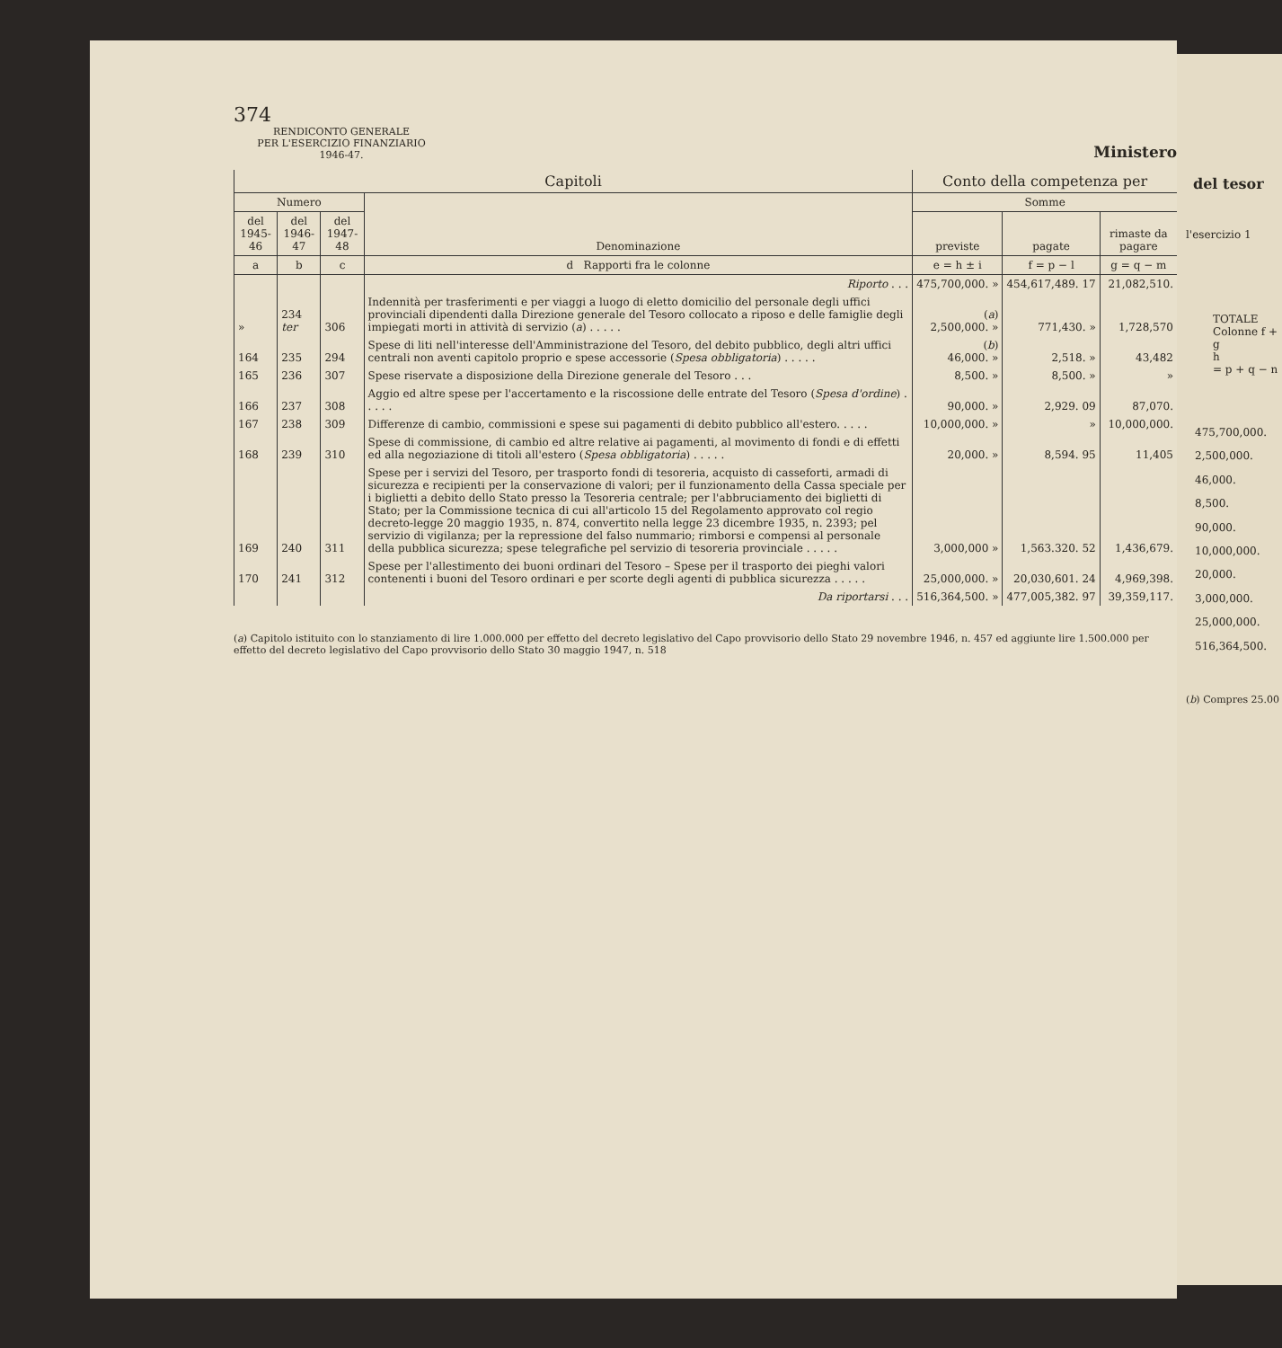374
RENDICONTO GENERALE
PER L'ESERCIZIO FINANZIARIO
1946-47.
Ministero
| Capitoli | | | | Conto della competenza per | | |
| --- | --- | --- | --- | --- | --- | --- |
| Numero | | | Denominazione | Somme | | |
| del 1945-46 | del 1946-47 | del 1947-48 | | previste | pagate | rimaste da pagare |
| a | b | c | d Rapporti fra le colonne | e = h ± i | f = p − l | g = q − m |
| | | | Riporto . . . | 475,700,000. » | 454,617,489. 17 | 21,082,510. |
| » | 234 ter | 306 | Indennità per trasferimenti e per viaggi a luogo di eletto domicilio del personale degli uffici provinciali dipendenti dalla Direzione generale del Tesoro collocato a riposo e delle famiglie degli impiegati morti in attività di servizio ( a ) . . . . . | ( a ) 2,500,000. » | 771,430. » | 1,728,570 |
| 164 | 235 | 294 | Spese di liti nell'interesse dell'Amministrazione del Tesoro, del debito pubblico, degli altri uffici centrali non aventi capitolo proprio e spese accessorie ( Spesa obbligatoria ) . . . . . | ( b ) 46,000. » | 2,518. » | 43,482 |
| 165 | 236 | 307 | Spese riservate a disposizione della Direzione generale del Tesoro . . . | 8,500. » | 8,500. » | » |
| 166 | 237 | 308 | Aggio ed altre spese per l'accertamento e la riscossione delle entrate del Tesoro ( Spesa d'ordine ) . . . . . | 90,000. » | 2,929. 09 | 87,070. |
| 167 | 238 | 309 | Differenze di cambio, commissioni e spese sui pagamenti di debito pubblico all'estero. . . . . | 10,000,000. » | » | 10,000,000. |
| 168 | 239 | 310 | Spese di commissione, di cambio ed altre relative ai pagamenti, al movimento di fondi e di effetti ed alla negoziazione di titoli all'estero ( Spesa obbligatoria ) . . . . . | 20,000. » | 8,594. 95 | 11,405 |
| 169 | 240 | 311 | Spese per i servizi del Tesoro, per trasporto fondi di tesoreria, acquisto di casseforti, armadi di sicurezza e recipienti per la conservazione di valori; per il funzionamento della Cassa speciale per i biglietti a debito dello Stato presso la Tesoreria centrale; per l'abbruciamento dei biglietti di Stato; per la Commissione tecnica di cui all'articolo 15 del Regolamento approvato col regio decreto-legge 20 maggio 1935, n. 874, convertito nella legge 23 dicembre 1935, n. 2393; pel servizio di vigilanza; per la repressione del falso nummario; rimborsi e compensi al personale della pubblica sicurezza; spese telegrafiche pel servizio di tesoreria provinciale . . . . . | 3,000,000 » | 1,563.320. 52 | 1,436,679. |
| 170 | 241 | 312 | Spese per l'allestimento dei buoni ordinari del Tesoro – Spese per il trasporto dei pieghi valori contenenti i buoni del Tesoro ordinari e per scorte degli agenti di pubblica sicurezza . . . . . | 25,000,000. » | 20,030,601. 24 | 4,969,398. |
| | | | Da riportarsi . . . | 516,364,500. » | 477,005,382. 97 | 39,359,117. |
(a) Capitolo istituito con lo stanziamento di lire 1.000.000 per effetto del decreto legislativo del Capo provvisorio dello Stato 29 novembre 1946, n. 457 ed aggiunte lire 1.500.000 per effetto del decreto legislativo del Capo provvisorio dello Stato 30 maggio 1947, n. 518
del tesor
l'esercizio 1
TOTALE
Colonne f + g
h
= p + q − n
475,700,000.
2,500,000.
46,000.
8,500.
90,000.
10,000,000.
20,000.
3,000,000.
25,000,000.
516,364,500.
(b) Compres 25.00